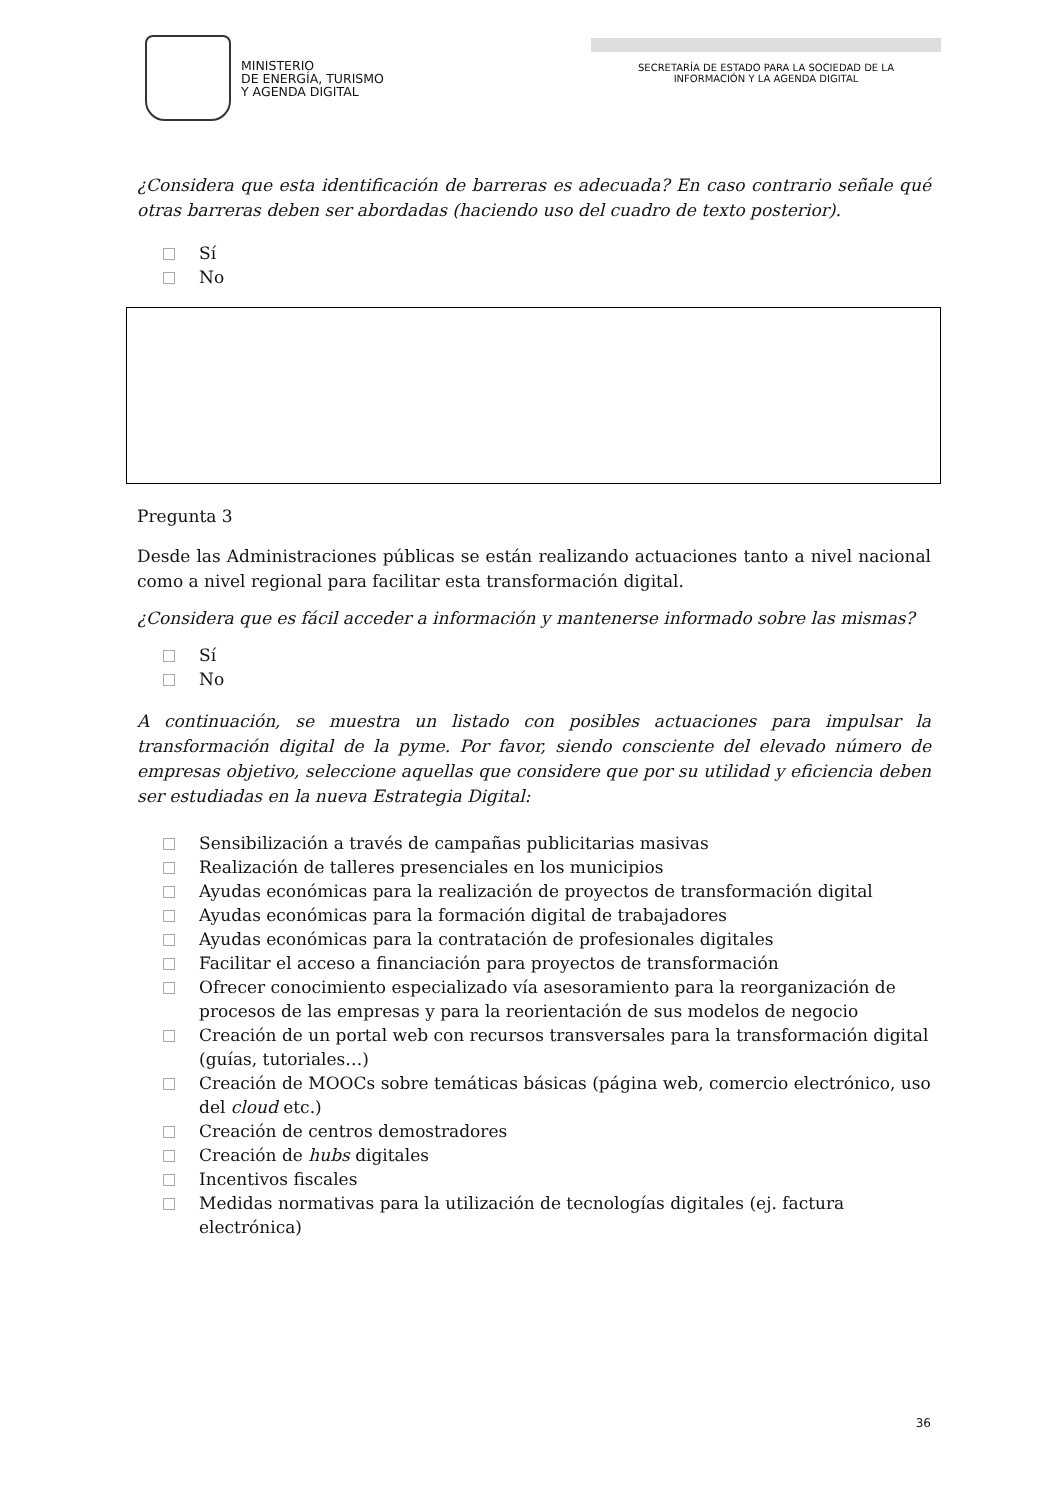MINISTERIO
DE ENERGÍA, TURISMO
Y AGENDA DIGITAL
SECRETARÍA DE ESTADO PARA LA SOCIEDAD DE LA
INFORMACIÓN Y LA AGENDA DIGITAL
¿Considera que esta identificación de barreras es adecuada? En caso contrario señale qué otras barreras deben ser abordadas (haciendo uso del cuadro de texto posterior).
Sí
No
Pregunta 3
Desde las Administraciones públicas se están realizando actuaciones tanto a nivel nacional como a nivel regional para facilitar esta transformación digital.
¿Considera que es fácil acceder a información y mantenerse informado sobre las mismas?
Sí
No
A continuación, se muestra un listado con posibles actuaciones para impulsar la transformación digital de la pyme. Por favor, siendo consciente del elevado número de empresas objetivo, seleccione aquellas que considere que por su utilidad y eficiencia deben ser estudiadas en la nueva Estrategia Digital:
Sensibilización a través de campañas publicitarias masivas
Realización de talleres presenciales en los municipios
Ayudas económicas para la realización de proyectos de transformación digital
Ayudas económicas para la formación digital de trabajadores
Ayudas económicas para la contratación de profesionales digitales
Facilitar el acceso a financiación para proyectos de transformación
Ofrecer conocimiento especializado vía asesoramiento para la reorganización de procesos de las empresas y para la reorientación de sus modelos de negocio
Creación de un portal web con recursos transversales para la transformación digital (guías, tutoriales…)
Creación de MOOCs sobre temáticas básicas (página web, comercio electrónico, uso del cloud etc.)
Creación de centros demostradores
Creación de hubs digitales
Incentivos fiscales
Medidas normativas para la utilización de tecnologías digitales (ej. factura electrónica)
36